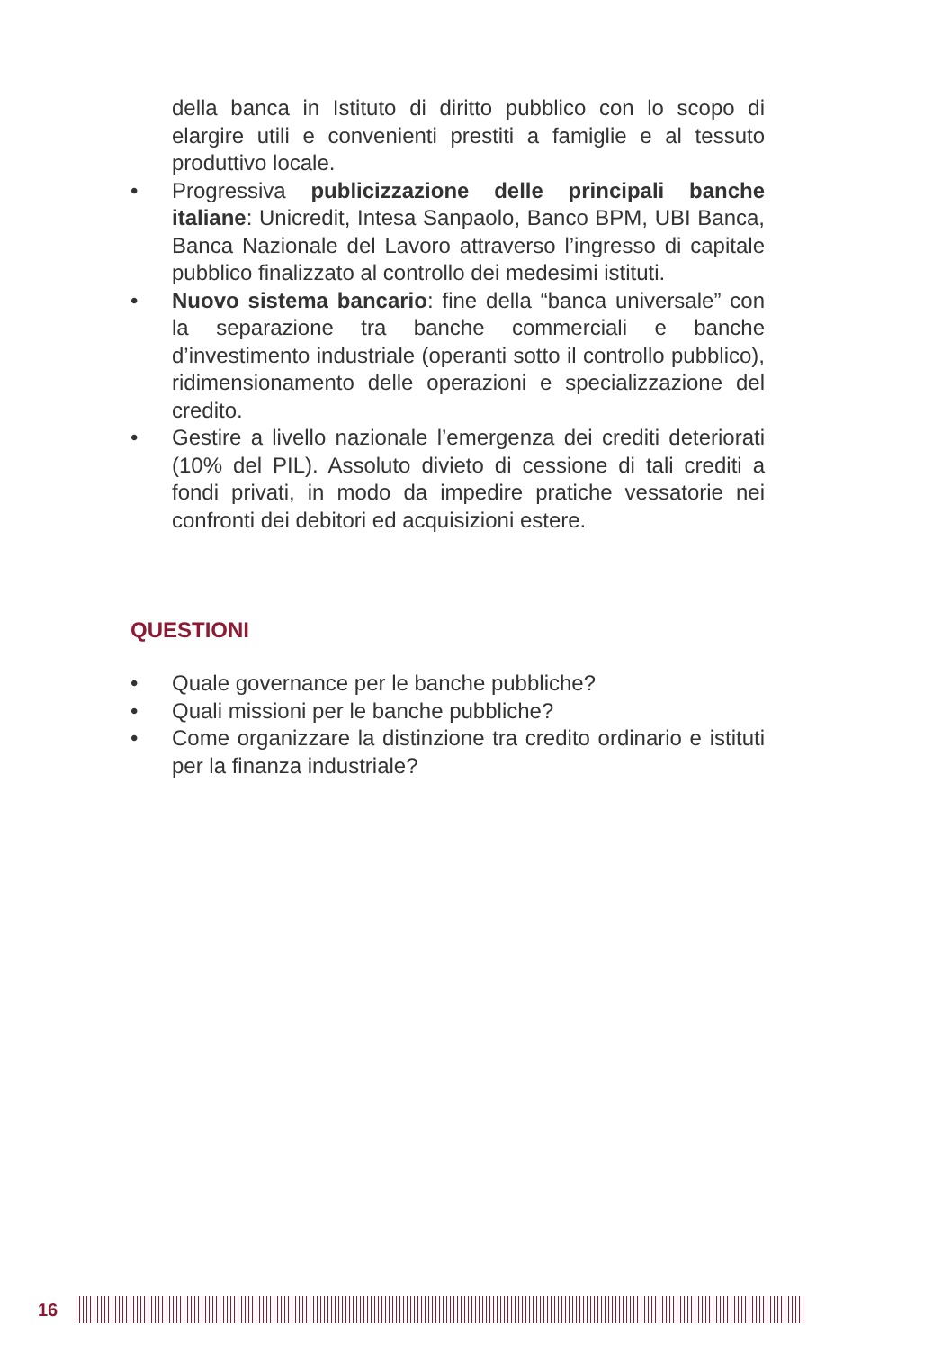della banca in Istituto di diritto pubblico con lo scopo di elargire utili e convenienti prestiti a famiglie e al tessuto produttivo locale.
• Progressiva publicizzazione delle principali banche italiane: Unicredit, Intesa Sanpaolo, Banco BPM, UBI Banca, Banca Nazionale del Lavoro attraverso l’ingresso di capitale pubblico finalizzato al controllo dei medesimi istituti.
• Nuovo sistema bancario: fine della “banca universale” con la separazione tra banche commerciali e banche d’investimento industriale (operanti sotto il controllo pubblico), ridimensionamento delle operazioni e specializzazione del credito.
• Gestire a livello nazionale l’emergenza dei crediti deteriorati (10% del PIL). Assoluto divieto di cessione di tali crediti a fondi privati, in modo da impedire pratiche vessatorie nei confronti dei debitori ed acquisizioni estere.
QUESTIONI
• Quale governance per le banche pubbliche?
• Quali missioni per le banche pubbliche?
• Come organizzare la distinzione tra credito ordinario e istituti per la finanza industriale?
16